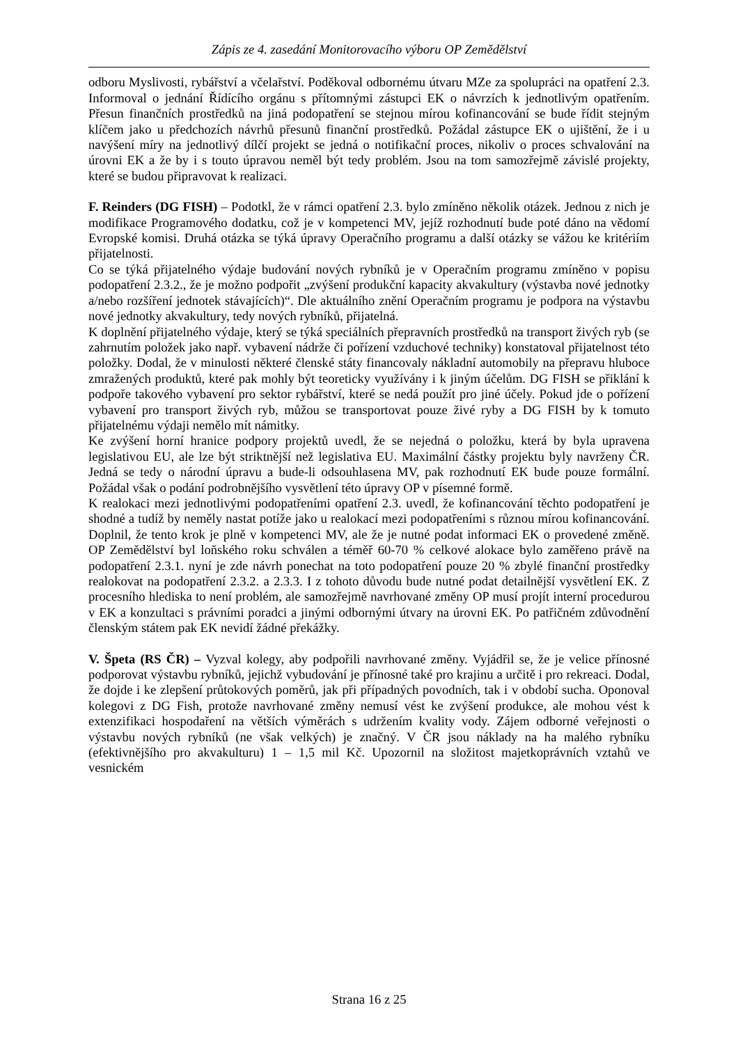Zápis ze 4. zasedání Monitorovacího výboru OP Zemědělství
odboru Myslivosti, rybářství a včelařství. Poděkoval odbornému útvaru MZe za spolupráci na opatření 2.3. Informoval o jednání Řídícího orgánu s přítomnými zástupci EK o návrzích k jednotlivým opatřením. Přesun finančních prostředků na jiná podopatření se stejnou mírou kofinancování se bude řídit stejným klíčem jako u předchozích návrhů přesunů finanční prostředků. Požádal zástupce EK o ujištění, že i u navýšení míry na jednotlivý dílčí projekt se jedná o notifikační proces, nikoliv o proces schvalování na úrovni EK a že by i s touto úpravou neměl být tedy problém. Jsou na tom samozřejmě závislé projekty, které se budou připravovat k realizaci.
F. Reinders (DG FISH) – Podotkl, že v rámci opatření 2.3. bylo zmíněno několik otázek. Jednou z nich je modifikace Programového dodatku, což je v kompetenci MV, jejíž rozhodnutí bude poté dáno na vědomí Evropské komisi. Druhá otázka se týká úpravy Operačního programu a další otázky se vážou ke kritériím přijatelnosti.
Co se týká přijatelného výdaje budování nových rybníků je v Operačním programu zmíněno v popisu podopatření 2.3.2., že je možno podpořit „zvýšení produkční kapacity akvakultury (výstavba nové jednotky a/nebo rozšíření jednotek stávajících)“. Dle aktuálního znění Operačním programu je podpora na výstavbu nové jednotky akvakultury, tedy nových rybníků, přijatelná.
K doplnění přijatelného výdaje, který se týká speciálních přepravních prostředků na transport živých ryb (se zahrnutím položek jako např. vybavení nádrže či pořízení vzduchové techniky) konstatoval přijatelnost této položky. Dodal, že v minulosti některé členské státy financovaly nákladní automobily na přepravu hluboce zmražených produktů, které pak mohly být teoreticky využívány i k jiným účelům. DG FISH se přiklání k podpoře takového vybavení pro sektor rybářství, které se nedá použít pro jiné účely. Pokud jde o pořízení vybavení pro transport živých ryb, můžou se transportovat pouze živé ryby a DG FISH by k tomuto přijatelnému výdaji nemělo mít námitky.
Ke zvýšení horní hranice podpory projektů uvedl, že se nejedná o položku, která by byla upravena legislativou EU, ale lze být striktnější než legislativa EU. Maximální částky projektu byly navrženy ČR. Jedná se tedy o národní úpravu a bude-li odsouhlasena MV, pak rozhodnutí EK bude pouze formální. Požádal však o podání podrobnějšího vysvětlení této úpravy OP v písemné formě.
K realokaci mezi jednotlivými podopatřeními opatření 2.3. uvedl, že kofinancování těchto podopatření je shodné a tudíž by neměly nastat potíže jako u realokací mezi podopatřeními s různou mírou kofinancování. Doplnil, že tento krok je plně v kompetenci MV, ale že je nutné podat informaci EK o provedené změně. OP Zemědělství byl loňského roku schválen a téměř 60-70 % celkové alokace bylo zaměřeno právě na podopatření 2.3.1. nyní je zde návrh ponechat na toto podopatření pouze 20 % zbylé finanční prostředky realokovat na podopatření 2.3.2. a 2.3.3. I z tohoto důvodu bude nutné podat detailnější vysvětlení EK. Z procesního hlediska to není problém, ale samozřejmě navrhované změny OP musí projít interní procedurou v EK a konzultaci s právními poradci a jinými odbornými útvary na úrovni EK. Po patřičném zdůvodnění členským státem pak EK nevidí žádné překážky.
V. Špeta (RS ČR) – Vyzval kolegy, aby podpořili navrhované změny. Vyjádřil se, že je velice přínosné podporovat výstavbu rybníků, jejichž vybudování je přínosné také pro krajinu a určitě i pro rekreaci. Dodal, že dojde i ke zlepšení průtokových poměrů, jak při případných povodních, tak i v období sucha. Oponoval kolegovi z DG Fish, protože navrhované změny nemusí vést ke zvýšení produkce, ale mohou vést k extenzifikaci hospodaření na větších výměrách s udržením kvality vody. Zájem odborné veřejnosti o výstavbu nových rybníků (ne však velkých) je značný. V ČR jsou náklady na ha malého rybníku (efektivnějšího pro akvakulturu) 1 – 1,5 mil Kč. Upozornil na složitost majetkoprávních vztahů ve vesnickém
Strana 16 z 25